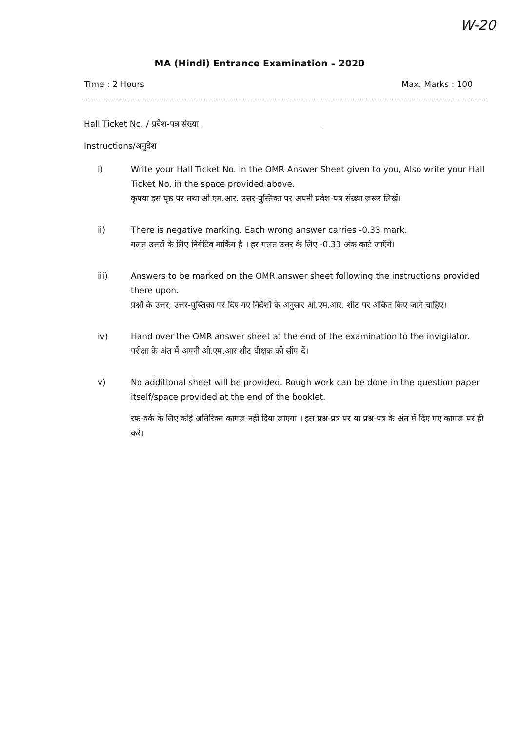W-20
MA (Hindi) Entrance Examination – 2020
Time : 2 Hours Max. Marks : 100
Hall Ticket No. / प्रवेश-पत्र संख्या
Instructions/अनुदेश
i) Write your Hall Ticket No. in the OMR Answer Sheet given to you, Also write your Hall Ticket No. in the space provided above.
कृपया इस पृष्ठ पर तथा ओ.एम.आर. उत्तर-पुस्तिका पर अपनी प्रवेश-पत्र संख्या जरूर लिखें।
ii) There is negative marking. Each wrong answer carries -0.33 mark.
गलत उत्तरों के लिए निगेटिव मार्किंग है । हर गलत उत्तर के लिए -0.33 अंक काटे जाएँगे।
iii) Answers to be marked on the OMR answer sheet following the instructions provided there upon.
प्रश्नों के उत्तर, उत्तर-पुस्तिका पर दिए गए निर्देशों के अनुसार ओ.एम.आर. शीट पर अंकित किए जाने चाहिए।
iv) Hand over the OMR answer sheet at the end of the examination to the invigilator.
परीक्षा के अंत में अपनी ओ.एम.आर शीट वीक्षक को सौंप दें।
v) No additional sheet will be provided. Rough work can be done in the question paper itself/space provided at the end of the booklet.
रफ-वर्क के लिए कोई अतिरिक्त कागज नहीं दिया जाएगा । इस प्रश्न-प्रत्र पर या प्रश्न-पत्र के अंत में दिए गए कागज पर ही करें।